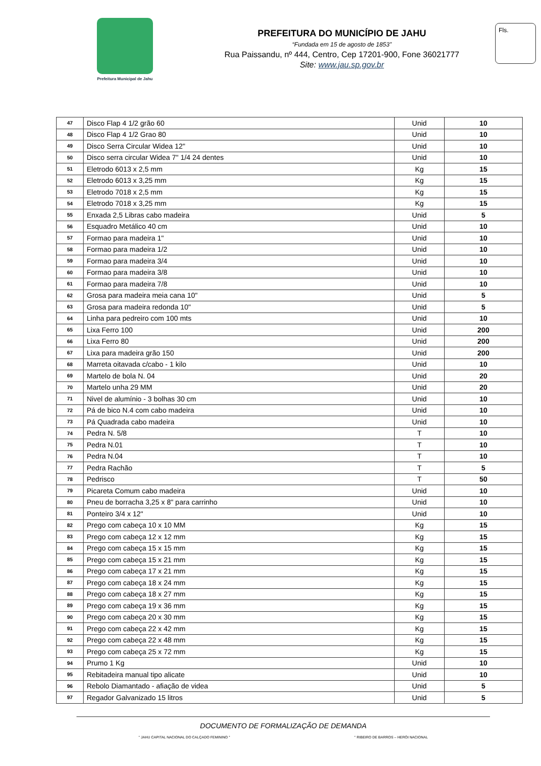Prefeitura Municipal de Jahu
PREFEITURA DO MUNICÍPIO DE JAHU
“Fundada em 15 de agosto de 1853”
Rua Paissandu, nº 444, Centro, Cep 17201-900, Fone 36021777
Site: www.jau.sp.gov.br
Fls.
| 47 | Disco Flap 4 1/2 grão 60 | Unid | 10 |
| 48 | Disco Flap 4 1/2 Grao 80 | Unid | 10 |
| 49 | Disco Serra Circular Widea 12" | Unid | 10 |
| 50 | Disco serra circular Widea 7" 1/4 24 dentes | Unid | 10 |
| 51 | Eletrodo 6013 x 2,5 mm | Kg | 15 |
| 52 | Eletrodo 6013 x 3,25 mm | Kg | 15 |
| 53 | Eletrodo 7018 x 2,5 mm | Kg | 15 |
| 54 | Eletrodo 7018 x 3,25 mm | Kg | 15 |
| 55 | Enxada 2,5 Libras cabo madeira | Unid | 5 |
| 56 | Esquadro Metálico 40 cm | Unid | 10 |
| 57 | Formao para madeira 1" | Unid | 10 |
| 58 | Formao para madeira 1/2 | Unid | 10 |
| 59 | Formao para madeira 3/4 | Unid | 10 |
| 60 | Formao para madeira 3/8 | Unid | 10 |
| 61 | Formao para madeira 7/8 | Unid | 10 |
| 62 | Grosa para madeira meia cana 10" | Unid | 5 |
| 63 | Grosa para madeira redonda 10" | Unid | 5 |
| 64 | Linha para pedreiro com 100 mts | Unid | 10 |
| 65 | Lixa Ferro 100 | Unid | 200 |
| 66 | Lixa Ferro 80 | Unid | 200 |
| 67 | Lixa para madeira grão 150 | Unid | 200 |
| 68 | Marreta oitavada c/cabo - 1 kilo | Unid | 10 |
| 69 | Martelo de bola N. 04 | Unid | 20 |
| 70 | Martelo unha 29 MM | Unid | 20 |
| 71 | Nivel de alumínio - 3 bolhas 30 cm | Unid | 10 |
| 72 | Pá de bico N.4 com cabo madeira | Unid | 10 |
| 73 | Pá Quadrada cabo madeira | Unid | 10 |
| 74 | Pedra N. 5/8 | T | 10 |
| 75 | Pedra N.01 | T | 10 |
| 76 | Pedra N.04 | T | 10 |
| 77 | Pedra Rachão | T | 5 |
| 78 | Pedrisco | T | 50 |
| 79 | Picareta Comum cabo madeira | Unid | 10 |
| 80 | Pneu de borracha 3,25 x 8" para carrinho | Unid | 10 |
| 81 | Ponteiro 3/4 x 12" | Unid | 10 |
| 82 | Prego com cabeça 10 x 10 MM | Kg | 15 |
| 83 | Prego com cabeça 12 x 12 mm | Kg | 15 |
| 84 | Prego com cabeça 15 x 15 mm | Kg | 15 |
| 85 | Prego com cabeça 15 x 21 mm | Kg | 15 |
| 86 | Prego com cabeça 17 x 21 mm | Kg | 15 |
| 87 | Prego com cabeça 18 x 24 mm | Kg | 15 |
| 88 | Prego com cabeça 18 x 27 mm | Kg | 15 |
| 89 | Prego com cabeça 19 x 36 mm | Kg | 15 |
| 90 | Prego com cabeça 20 x 30 mm | Kg | 15 |
| 91 | Prego com cabeça 22 x 42 mm | Kg | 15 |
| 92 | Prego com cabeça 22 x 48 mm | Kg | 15 |
| 93 | Prego com cabeça 25 x 72 mm | Kg | 15 |
| 94 | Prumo 1 Kg | Unid | 10 |
| 95 | Rebitadeira manual tipo alicate | Unid | 10 |
| 96 | Rebolo Diamantado - afiação de videa | Unid | 5 |
| 97 | Regador Galvanizado 15 litros | Unid | 5 |
DOCUMENTO DE FORMALIZAÇÃO DE DEMANDA
" JAHU CAPITAL NACIONAL DO CALÇADO FEMININO " " RIBEIRO DE BARROS – HERÓI NACIONAL